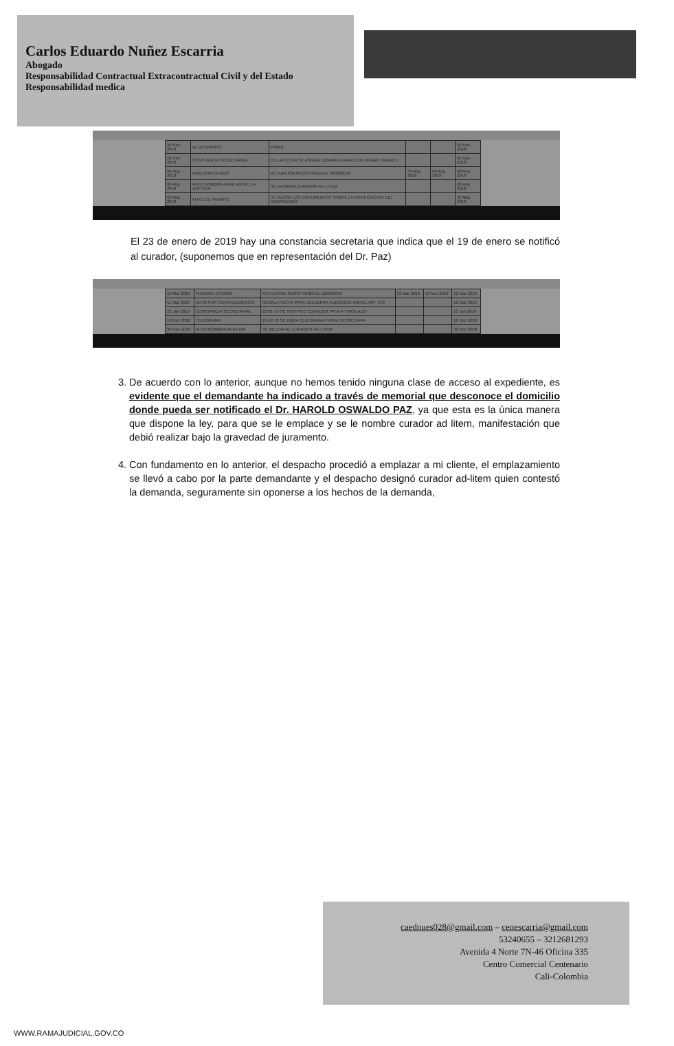Carlos Eduardo Nuñez Escarria
Abogado
Responsabilidad Contractual Extracontractual Civil y del Estado
Responsabilidad medica
| 30 Nov 2018 | AL DESPACHO | FIRMA | | | 30 Nov 2018 |
| 26 Nov 2018 | CONSTANCIA SECRETARIAL | EN LA FECHA SE ASIGNA DEMANDA PARA CONTINUAR TRAMITE | | | 26 Nov 2018 |
| 08 Aug 2018 | FIJACION ESTADO | ACTUACION REGISTRADA EL 08/08/2018 | 09 Aug 2018 | 09 Aug 2018 | 08 Aug 2018 |
| 06 Aug 2018 | AUTO NOMBRA AUXILIAR DE LA JUSTICIA | SE DESIGNA CURADOR AD LITEM | | | 08 Aug 2018 |
| 29 May 2018 | AUTO DE TRAMITE | SE GLOSA LOS DOCUMENTOS SOBRE LA NOTIFICACION DEL DEMANDADO | | | 30 May 2018 |
El 23 de enero de 2019 hay una constancia secretaria que indica que el 19 de enero se notificó al curador, (suponemos que en representación del Dr. Paz)
| 13 Mar 2019 | FIJACION ESTADO | ACTUACION REGISTRADA EL 12/03/2019 | 13 Mar 2019 | 13 Mar 2019 | 12 Mar 2019 |
| 11 Mar 2019 | AUTO FIJA FECHA AUDIENCIA | SEÑALA FECHA PARA CELEBRAR AUDIENCIA INICIAL ART. 372 | | | 12 Mar 2019 |
| 23 Jan 2019 | CONSTANCIA SECRETARIAL | 23-01-19 SE NOTIFICO CURADOR PASA A TRASLADO | | | 23 Jan 2019 |
| 10 Dec 2018 | TELEGRAMA | 10-12-18 SE LIBRA TELEGRAMA FIRMA SECRETARIA | | | 10 Dec 2018 |
| 30 Nov 2018 | AUTO NOMBRA AUXILIAR | SE RELEVA AL CURADOR AD LITEM | | | 30 Nov 2018 |
3. De acuerdo con lo anterior, aunque no hemos tenido ninguna clase de acceso al expediente, es evidente que el demandante ha indicado a través de memorial que desconoce el domicilio donde pueda ser notificado el Dr. HAROLD OSWALDO PAZ, ya que esta es la única manera que dispone la ley, para que se le emplace y se le nombre curador ad litem, manifestación que debió realizar bajo la gravedad de juramento.
4. Con fundamento en lo anterior, el despacho procedió a emplazar a mi cliente, el emplazamiento se llevó a cabo por la parte demandante y el despacho designó curador ad-litem quien contestó la demanda, seguramente sin oponerse a los hechos de la demanda,
caednues028@gmail.com – cenescarria@gmail.com
53240655 – 3212681293
Avenida 4 Norte 7N-46 Oficina 335
Centro Comercial Centenario
Cali-Colombia
WWW.RAMAJUDICIAL.GOV.CO